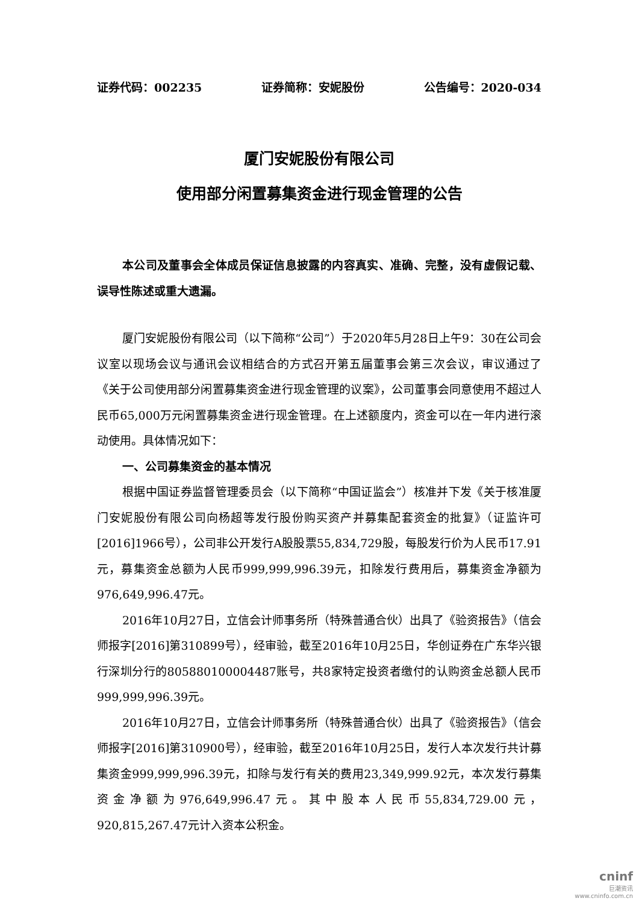证券代码：002235 证券简称：安妮股份 公告编号：2020-034
厦门安妮股份有限公司
使用部分闲置募集资金进行现金管理的公告
本公司及董事会全体成员保证信息披露的内容真实、准确、完整，没有虚假记载、误导性陈述或重大遗漏。
厦门安妮股份有限公司（以下简称“公司”）于2020年5月28日上午9：30在公司会议室以现场会议与通讯会议相结合的方式召开第五届董事会第三次会议，审议通过了《关于公司使用部分闲置募集资金进行现金管理的议案》，公司董事会同意使用不超过人民币65,000万元闲置募集资金进行现金管理。在上述额度内，资金可以在一年内进行滚动使用。具体情况如下：
一、公司募集资金的基本情况
根据中国证券监督管理委员会（以下简称“中国证监会”）核准并下发《关于核准厦门安妮股份有限公司向杨超等发行股份购买资产并募集配套资金的批复》（证监许可[2016]1966号），公司非公开发行A股股票55,834,729股，每股发行价为人民币17.91元，募集资金总额为人民币999,999,996.39元，扣除发行费用后，募集资金净额为976,649,996.47元。
2016年10月27日，立信会计师事务所（特殊普通合伙）出具了《验资报告》（信会师报字[2016]第310899号），经审验，截至2016年10月25日，华创证券在广东华兴银行深圳分行的805880100004487账号，共8家特定投资者缴付的认购资金总额人民币999,999,996.39元。
2016年10月27日，立信会计师事务所（特殊普通合伙）出具了《验资报告》（信会师报字[2016]第310900号），经审验，截至2016年10月25日，发行人本次发行共计募集资金999,999,996.39元，扣除与发行有关的费用23,349,999.92元，本次发行募集资金净额为976,649,996.47元。其中股本人民币55,834,729.00元，920,815,267.47元计入资本公积金。
cninf
巨潮资讯
www.cninfo.com.cn